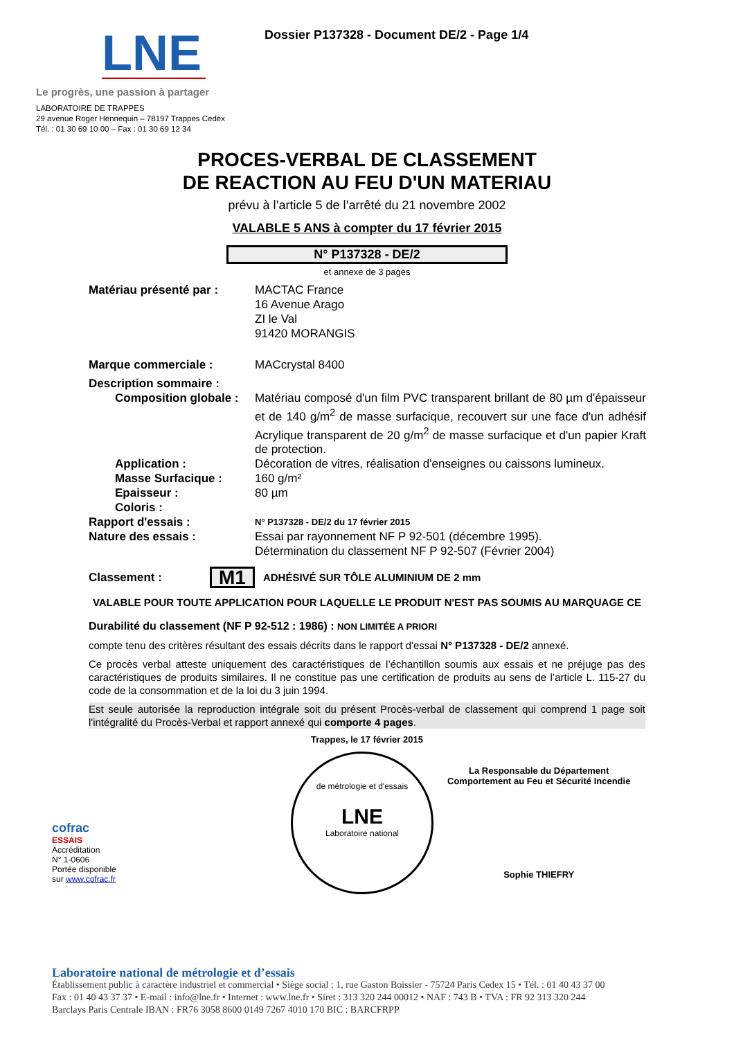LNE
Le progrès, une passion à partager
LABORATOIRE DE TRAPPES
29 avenue Roger Hennequin – 78197 Trappes Cedex
Tél. : 01 30 69 10 00 – Fax : 01 30 69 12 34
Dossier P137328 - Document DE/2 - Page 1/4
PROCES-VERBAL DE CLASSEMENT
DE REACTION AU FEU D'UN MATERIAU
prévu à l’article 5 de l’arrêté du 21 novembre 2002
VALABLE 5 ANS à compter du 17 février 2015
N° P137328 - DE/2
et annexe de 3 pages
Matériau présenté par : MACTAC France
16 Avenue Arago
ZI le Val
91420 MORANGIS
Marque commerciale : MACcrystal 8400
Description sommaire :
Composition globale : Matériau composé d'un film PVC transparent brillant de 80 µm d'épaisseur et de 140 g/m<sup>2</sup> de masse surfacique, recouvert sur une face d'un adhésif Acrylique transparent de 20 g/m<sup>2</sup> de masse surfacique et d'un papier Kraft de protection.
Application : Décoration de vitres, réalisation d'enseignes ou caissons lumineux.
Masse Surfacique : 160 g/m²
Epaisseur : 80 µm
Coloris :
Rapport d'essais :
N° P137328 - DE/2 du 17 février 2015
Nature des essais : Essai par rayonnement NF P 92-501 (décembre 1995).
Détermination du classement NF P 92-507 (Février 2004)
Classement :
M1
ADHÉSIVÉ SUR TÔLE ALUMINIUM DE 2 mm
VALABLE POUR TOUTE APPLICATION POUR LAQUELLE LE PRODUIT N'EST PAS SOUMIS AU MARQUAGE CE
Durabilité du classement (NF P 92-512 : 1986) : NON LIMITÉE A PRIORI
compte tenu des critères résultant des essais décrits dans le rapport d'essai N° P137328 - DE/2 annexé.
Ce procès verbal atteste uniquement des caractéristiques de l’échantillon soumis aux essais et ne préjuge pas des caractéristiques de produits similaires. Il ne constitue pas une certification de produits au sens de l’article L. 115-27 du code de la consommation et de la loi du 3 juin 1994.
Est seule autorisée la reproduction intégrale soit du présent Procès-verbal de classement qui comprend 1 page soit l'intégralité du Procès-Verbal et rapport annexé qui comporte 4 pages.
Trappes, le 17 février 2015
cofrac
ESSAIS
Accréditation
N° 1-0606
Portée disponible
sur www.cofrac.fr
de métrologie et d'essais
LNE
Laboratoire national
La Responsable du Département
Comportement au Feu et Sécurité Incendie
Sophie THIEFRY
Laboratoire national de métrologie et d’essais
Établissement public à caractère industriel et commercial • Siège social : 1, rue Gaston Boissier - 75724 Paris Cedex 15 • Tél. : 01 40 43 37 00
Fax : 01 40 43 37 37 • E-mail : info@lne.fr • Internet : www.lne.fr • Siret : 313 320 244 00012 • NAF : 743 B • TVA : FR 92 313 320 244
Barclays Paris Centrale IBAN : FR76 3058 8600 0149 7267 4010 170 BIC : BARCFRPP